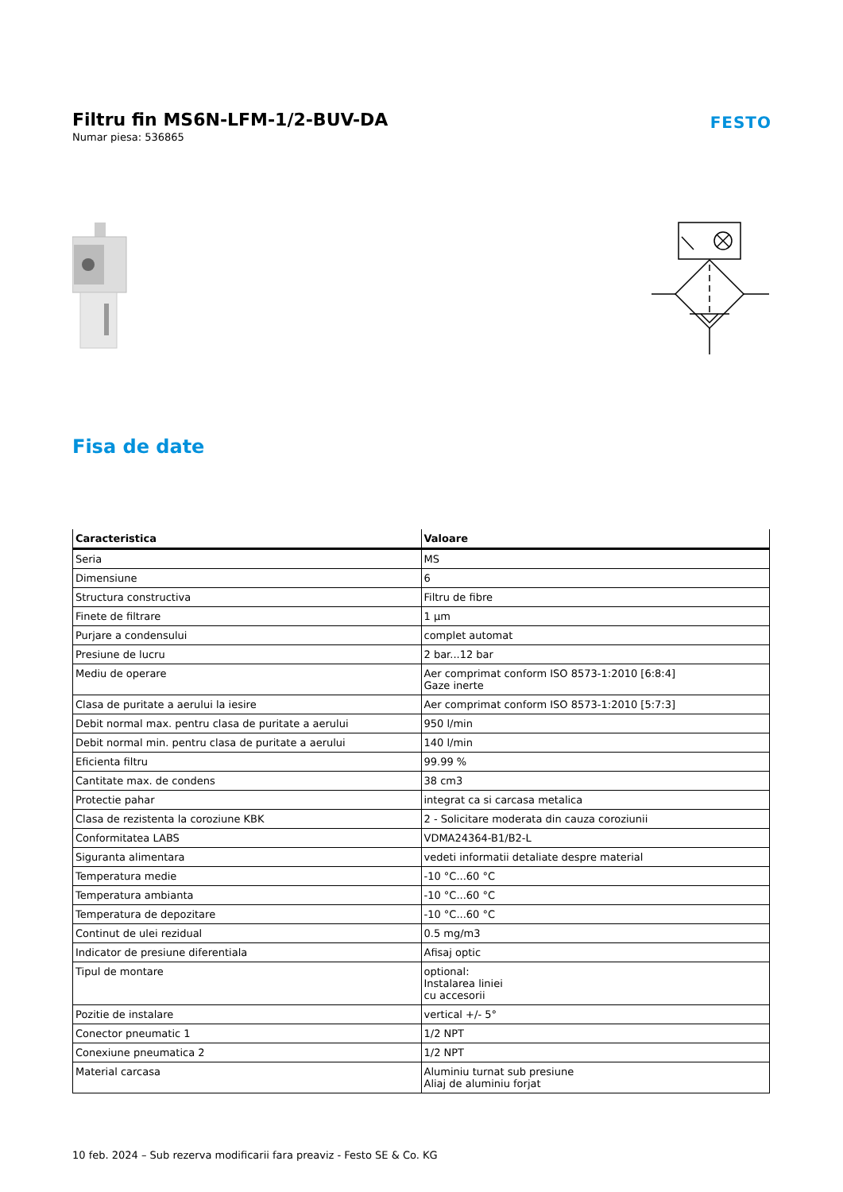Filtru fin MS6N-LFM-1/2-BUV-DA
Numar piesa: 536865
FESTO
Fisa de date
| Caracteristica | Valoare |
| --- | --- |
| Seria | MS |
| Dimensiune | 6 |
| Structura constructiva | Filtru de fibre |
| Finete de filtrare | 1 µm |
| Purjare a condensului | complet automat |
| Presiune de lucru | 2 bar...12 bar |
| Mediu de operare | Aer comprimat conform ISO 8573-1:2010 [6:8:4] Gaze inerte |
| Clasa de puritate a aerului la iesire | Aer comprimat conform ISO 8573-1:2010 [5:7:3] |
| Debit normal max. pentru clasa de puritate a aerului | 950 l/min |
| Debit normal min. pentru clasa de puritate a aerului | 140 l/min |
| Eficienta filtru | 99.99 % |
| Cantitate max. de condens | 38 cm3 |
| Protectie pahar | integrat ca si carcasa metalica |
| Clasa de rezistenta la coroziune KBK | 2 - Solicitare moderata din cauza coroziunii |
| Conformitatea LABS | VDMA24364-B1/B2-L |
| Siguranta alimentara | vedeti informatii detaliate despre material |
| Temperatura medie | -10 °C...60 °C |
| Temperatura ambianta | -10 °C...60 °C |
| Temperatura de depozitare | -10 °C...60 °C |
| Continut de ulei rezidual | 0.5 mg/m3 |
| Indicator de presiune diferentiala | Afisaj optic |
| Tipul de montare | optional: Instalarea liniei cu accesorii |
| Pozitie de instalare | vertical +/- 5° |
| Conector pneumatic 1 | 1/2 NPT |
| Conexiune pneumatica 2 | 1/2 NPT |
| Material carcasa | Aluminiu turnat sub presiune Aliaj de aluminiu forjat |
10 feb. 2024 – Sub rezerva modificarii fara preaviz - Festo SE & Co. KG